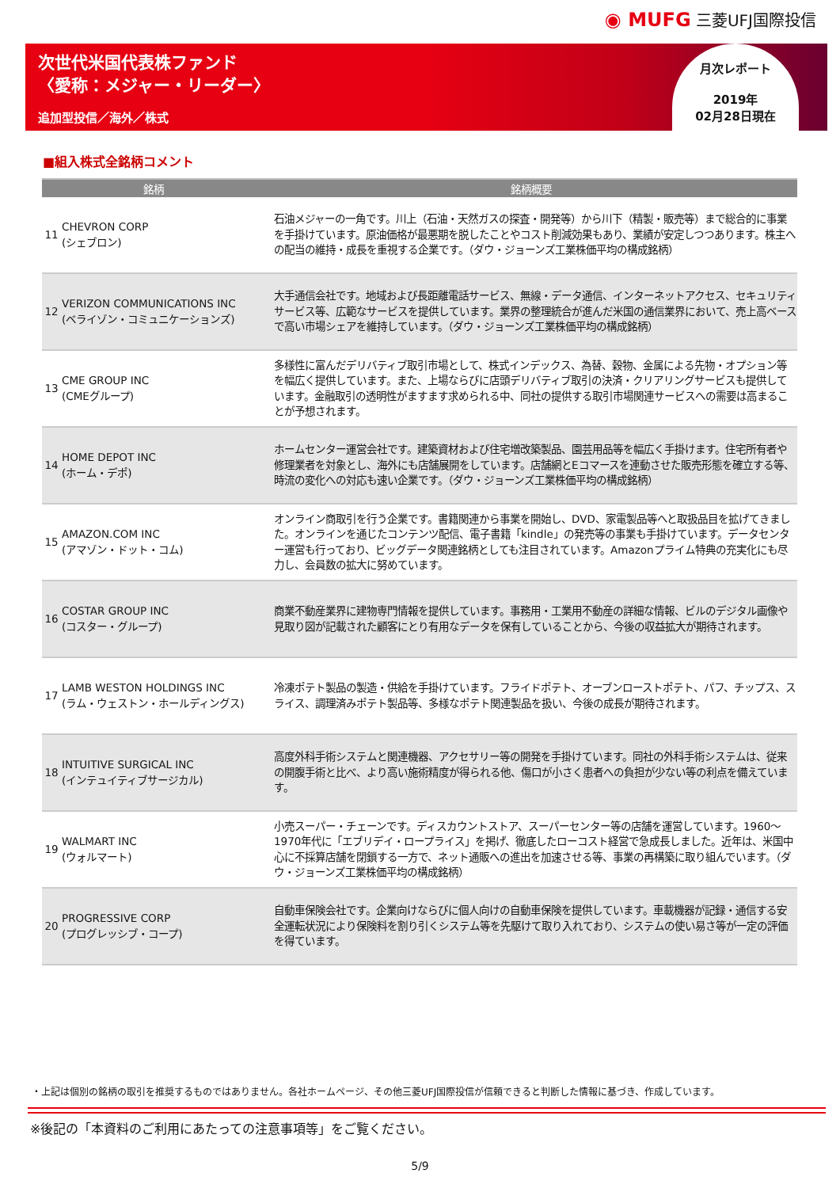◉ MUFG 三菱UFJ国際投信
次世代米国代表株ファンド
〈愛称：メジャー・リーダー〉
追加型投信／海外／株式
月次レポート
2019年
02月28日現在
■組入株式全銘柄コメント
| 銘柄 | | 銘柄概要 |
| --- | --- | --- |
| 11 | CHEVRON CORP (シェブロン) | 石油メジャーの一角です。川上（石油・天然ガスの探査・開発等）から川下（精製・販売等）まで総合的に事業を手掛けています。原油価格が最悪期を脱したことやコスト削減効果もあり、業績が安定しつつあります。株主への配当の維持・成長を重視する企業です。（ダウ・ジョーンズ工業株価平均の構成銘柄） |
| 12 | VERIZON COMMUNICATIONS INC (ベライゾン・コミュニケーションズ) | 大手通信会社です。地域および長距離電話サービス、無線・データ通信、インターネットアクセス、セキュリティサービス等、広範なサービスを提供しています。業界の整理統合が進んだ米国の通信業界において、売上高ベースで高い市場シェアを維持しています。（ダウ・ジョーンズ工業株価平均の構成銘柄） |
| 13 | CME GROUP INC (CMEグループ) | 多様性に富んだデリバティブ取引市場として、株式インデックス、為替、穀物、金属による先物・オプション等を幅広く提供しています。また、上場ならびに店頭デリバティブ取引の決済・クリアリングサービスも提供しています。金融取引の透明性がますます求められる中、同社の提供する取引市場関連サービスへの需要は高まることが予想されます。 |
| 14 | HOME DEPOT INC (ホーム・デポ) | ホームセンター運営会社です。建築資材および住宅増改築製品、園芸用品等を幅広く手掛けます。住宅所有者や修理業者を対象とし、海外にも店舗展開をしています。店舗網とEコマースを連動させた販売形態を確立する等、時流の変化への対応も速い企業です。（ダウ・ジョーンズ工業株価平均の構成銘柄） |
| 15 | AMAZON.COM INC (アマゾン・ドット・コム) | オンライン商取引を行う企業です。書籍関連から事業を開始し、DVD、家電製品等へと取扱品目を拡げてきました。オンラインを通じたコンテンツ配信、電子書籍「kindle」の発売等の事業も手掛けています。データセンター運営も行っており、ビッグデータ関連銘柄としても注目されています。Amazonプライム特典の充実化にも尽力し、会員数の拡大に努めています。 |
| 16 | COSTAR GROUP INC (コスター・グループ) | 商業不動産業界に建物専門情報を提供しています。事務用・工業用不動産の詳細な情報、ビルのデジタル画像や見取り図が記載された顧客にとり有用なデータを保有していることから、今後の収益拡大が期待されます。 |
| 17 | LAMB WESTON HOLDINGS INC (ラム・ウェストン・ホールディングス) | 冷凍ポテト製品の製造・供給を手掛けています。フライドポテト、オーブンローストポテト、パフ、チップス、スライス、調理済みポテト製品等、多様なポテト関連製品を扱い、今後の成長が期待されます。 |
| 18 | INTUITIVE SURGICAL INC (インテュイティブサージカル) | 高度外科手術システムと関連機器、アクセサリー等の開発を手掛けています。同社の外科手術システムは、従来の開腹手術と比べ、より高い施術精度が得られる他、傷口が小さく患者への負担が少ない等の利点を備えています。 |
| 19 | WALMART INC (ウォルマート) | 小売スーパー・チェーンです。ディスカウントストア、スーパーセンター等の店舗を運営しています。1960～1970年代に「エブリデイ・ロープライス」を掲げ、徹底したローコスト経営で急成長しました。近年は、米国中心に不採算店舗を閉鎖する一方で、ネット通販への進出を加速させる等、事業の再構築に取り組んでいます。（ダウ・ジョーンズ工業株価平均の構成銘柄） |
| 20 | PROGRESSIVE CORP (プログレッシブ・コープ) | 自動車保険会社です。企業向けならびに個人向けの自動車保険を提供しています。車載機器が記録・通信する安全運転状況により保険料を割り引くシステム等を先駆けて取り入れており、システムの使い易さ等が一定の評価を得ています。 |
・上記は個別の銘柄の取引を推奨するものではありません。各社ホームページ、その他三菱UFJ国際投信が信頼できると判断した情報に基づき、作成しています。
※後記の「本資料のご利用にあたっての注意事項等」をご覧ください。
5/9